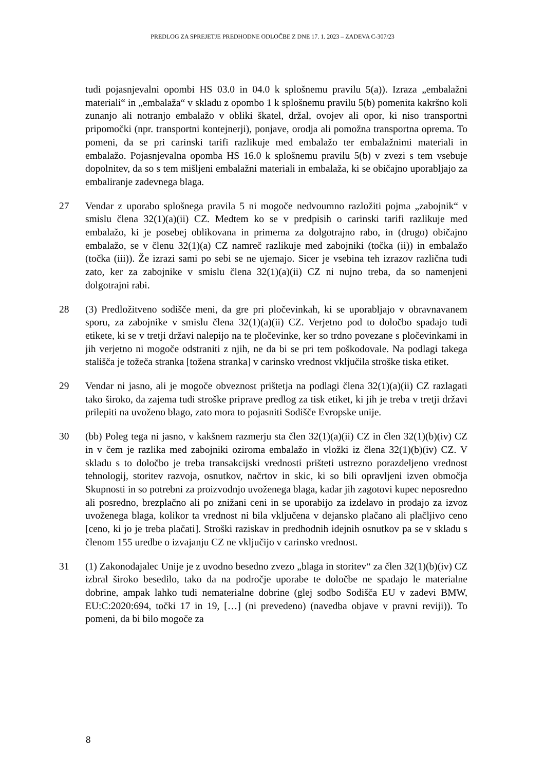PREDLOG ZA SPREJETJE PREDHODNE ODLOČBE Z DNE 17. 1. 2023 – ZADEVA C-307/23
tudi pojasnjevalni opombi HS 03.0 in 04.0 k splošnemu pravilu 5(a)). Izraza „embalažni materiali“ in „embalaža“ v skladu z opombo 1 k splošnemu pravilu 5(b) pomenita kakršno koli zunanjo ali notranjo embalažo v obliki škatel, držal, ovojev ali opor, ki niso transportni pripomočki (npr. transportni kontejnerji), ponjave, orodja ali pomožna transportna oprema. To pomeni, da se pri carinski tarifi razlikuje med embalažo ter embalažnimi materiali in embalažo. Pojasnjevalna opomba HS 16.0 k splošnemu pravilu 5(b) v zvezi s tem vsebuje dopolnitev, da so s tem mišljeni embalažni materiali in embalaža, ki se običajno uporabljajo za embaliranje zadevnega blaga.
27 Vendar z uporabo splošnega pravila 5 ni mogoče nedvoumno razložiti pojma „zabojnik“ v smislu člena 32(1)(a)(ii) CZ. Medtem ko se v predpisih o carinski tarifi razlikuje med embalažo, ki je posebej oblikovana in primerna za dolgotrajno rabo, in (drugo) običajno embalažo, se v členu 32(1)(a) CZ namreč razlikuje med zabojniki (točka (ii)) in embalažo (točka (iii)). Že izrazi sami po sebi se ne ujemajo. Sicer je vsebina teh izrazov različna tudi zato, ker za zabojnike v smislu člena 32(1)(a)(ii) CZ ni nujno treba, da so namenjeni dolgotrajni rabi.
28 (3) Predložitveno sodišče meni, da gre pri pločevinkah, ki se uporabljajo v obravnavanem sporu, za zabojnike v smislu člena 32(1)(a)(ii) CZ. Verjetno pod to določbo spadajo tudi etikete, ki se v tretji državi nalepijo na te pločevinke, ker so trdno povezane s pločevinkami in jih verjetno ni mogoče odstraniti z njih, ne da bi se pri tem poškodovale. Na podlagi takega stališča je tožeča stranka [tožena stranka] v carinsko vrednost vključila stroške tiska etiket.
29 Vendar ni jasno, ali je mogoče obveznost prištetja na podlagi člena 32(1)(a)(ii) CZ razlagati tako široko, da zajema tudi stroške priprave predlog za tisk etiket, ki jih je treba v tretji državi prilepiti na uvoženo blago, zato mora to pojasniti Sodišče Evropske unije.
30 (bb) Poleg tega ni jasno, v kakšnem razmerju sta člen 32(1)(a)(ii) CZ in člen 32(1)(b)(iv) CZ in v čem je razlika med zabojniki oziroma embalažo in vložki iz člena 32(1)(b)(iv) CZ. V skladu s to določbo je treba transakcijski vrednosti prišteti ustrezno porazdeljeno vrednost tehnologij, storitev razvoja, osnutkov, načrtov in skic, ki so bili opravljeni izven območja Skupnosti in so potrebni za proizvodnjo uvoženega blaga, kadar jih zagotovi kupec neposredno ali posredno, brezplačno ali po znižani ceni in se uporabijo za izdelavo in prodajo za izvoz uvoženega blaga, kolikor ta vrednost ni bila vključena v dejansko plačano ali plačljivo ceno [ceno, ki jo je treba plačati]. Stroški raziskav in predhodnih idejnih osnutkov pa se v skladu s členom 155 uredbe o izvajanju CZ ne vključijo v carinsko vrednost.
31 (1) Zakonodajalec Unije je z uvodno besedno zvezo „blaga in storitev“ za člen 32(1)(b)(iv) CZ izbral široko besedilo, tako da na področje uporabe te določbe ne spadajo le materialne dobrine, ampak lahko tudi nematerialne dobrine (glej sodbo Sodišča EU v zadevi BMW, EU:C:2020:694, točki 17 in 19, […] (ni prevedeno) (navedba objave v pravni reviji)). To pomeni, da bi bilo mogoče za
8